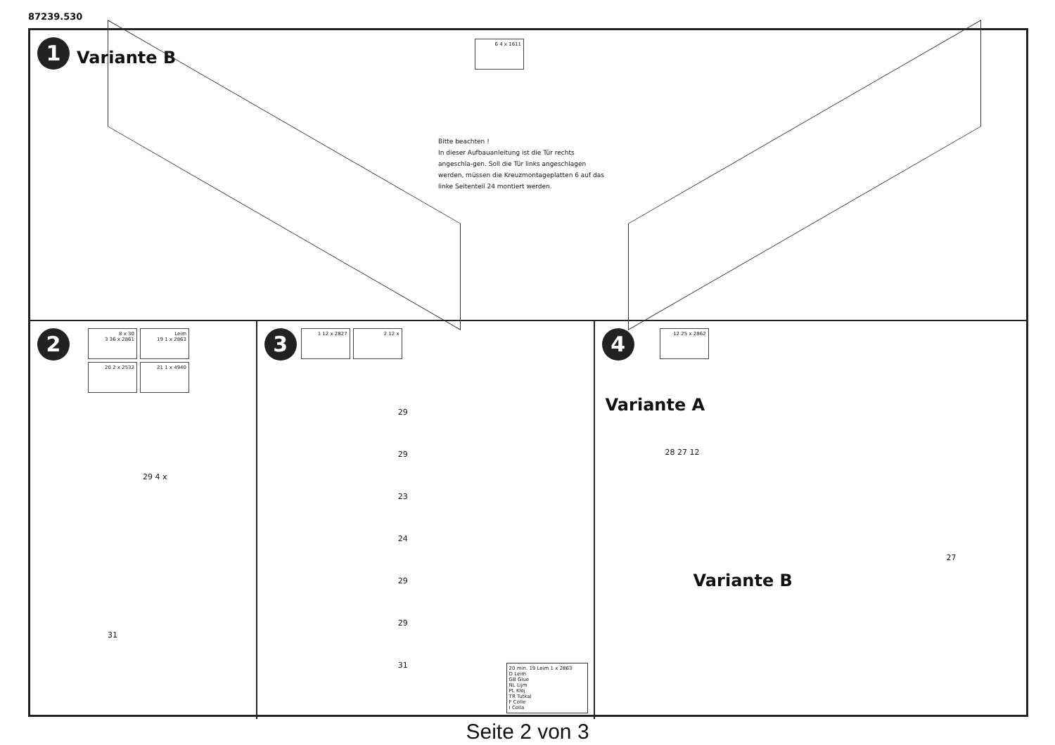87239.530
1
Variante B
6 4 x 1611
Bitte beachten !
In dieser Aufbauanleitung ist die Tür rechts angeschla-gen. Soll die Tür links angeschlagen werden, müssen die Kreuzmontageplatten 6 auf das linke Seitenteil 24 montiert werden.
2
8 x 30
3 36 x 2861
Leim
19 1 x 2863
20 2 x 2532 21 1 x 4940
29 4 x
31
3
1 12 x 2827 2 12 x
29
29
23
24
29
29
31
20 min. 19 Leim 1 x 2863
D Leim
GB Glue
NL Lijm
PL Klej
TR Tutkal
F Colle
I Colla
4
12 25 x 2862
Variante A
28 27 12
Variante B
27
Seite 2 von 3